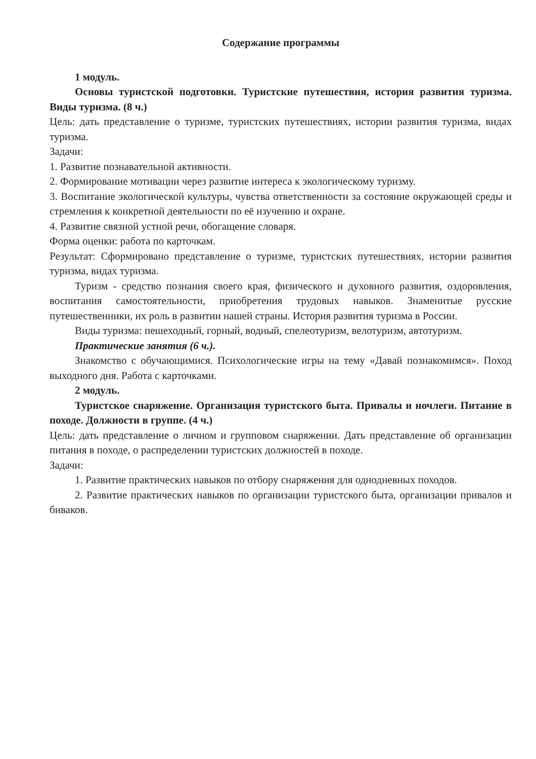Содержание программы
1 модуль.
Основы туристской подготовки. Туристские путешествия, история развития туризма. Виды туризма. (8 ч.)
Цель: дать представление о туризме, туристских путешествиях, истории развития туризма, видах туризма.
Задачи:
1. Развитие познавательной активности.
2. Формирование мотивации через развитие интереса к экологическому туризму.
3. Воспитание экологической культуры, чувства ответственности за состояние окружающей среды и стремления к конкретной деятельности по её изучению и охране.
4. Развитие связной устной речи, обогащение словаря.
Форма оценки: работа по карточкам.
Результат: Сформировано представление о туризме, туристских путешествиях, истории развития туризма, видах туризма.
Туризм - средство познания своего края, физического и духовного развития, оздоровления, воспитания самостоятельности, приобретения трудовых навыков. Знаменитые русские путешественники, их роль в развитии нашей страны. История развития туризма в России.
Виды туризма: пешеходный, горный, водный, спелеотуризм, велотуризм, автотуризм.
Практические занятия (6 ч.).
Знакомство с обучающимися. Психологические игры на тему «Давай познакомимся». Поход выходного дня. Работа с карточками.
2 модуль.
Туристское снаряжение. Организация туристского быта. Привалы и ночлеги. Питание в походе. Должности в группе. (4 ч.)
Цель: дать представление о личном и групповом снаряжении. Дать представление об организации питания в походе, о распределении туристских должностей в походе.
Задачи:
1. Развитие практических навыков по отбору снаряжения для однодневных походов.
2. Развитие практических навыков по организации туристского быта, организации привалов и биваков.